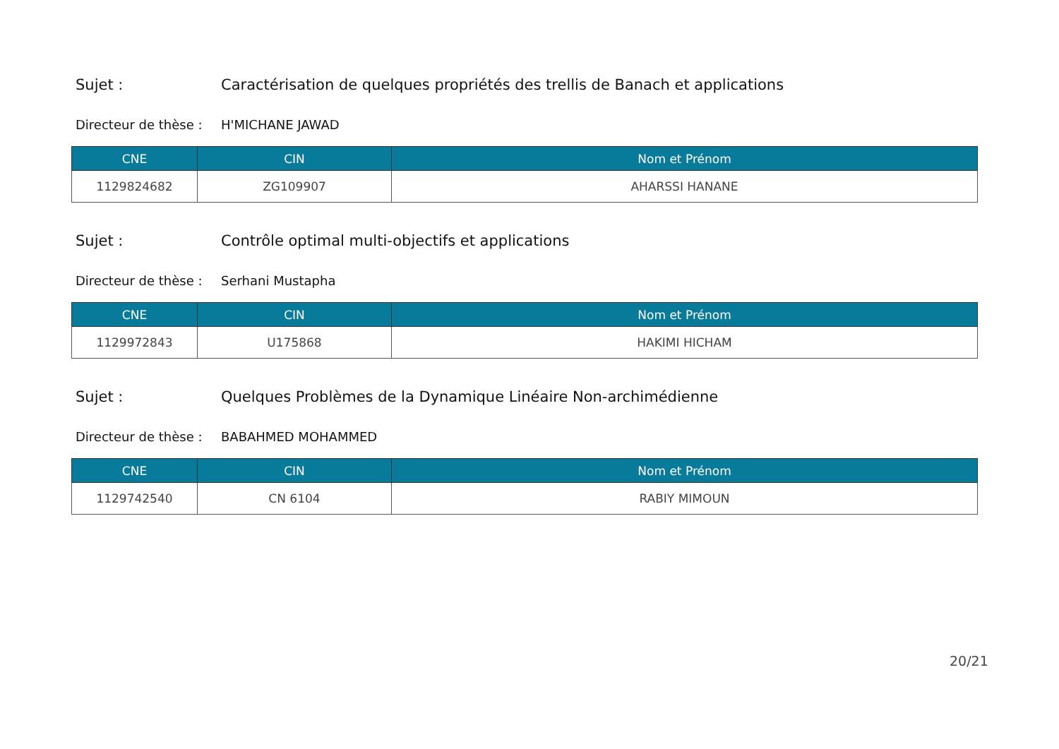Sujet : Caractérisation de quelques propriétés des trellis de Banach et applications
Directeur de thèse : H'MICHANE JAWAD
| CNE | CIN | Nom et Prénom |
| --- | --- | --- |
| 1129824682 | ZG109907 | AHARSSI HANANE |
Sujet : Contrôle optimal multi-objectifs et applications
Directeur de thèse : Serhani Mustapha
| CNE | CIN | Nom et Prénom |
| --- | --- | --- |
| 1129972843 | U175868 | HAKIMI HICHAM |
Sujet : Quelques Problèmes de la Dynamique Linéaire Non-archimédienne
Directeur de thèse : BABAHMED MOHAMMED
| CNE | CIN | Nom et Prénom |
| --- | --- | --- |
| 1129742540 | CN 6104 | RABIY MIMOUN |
20/21